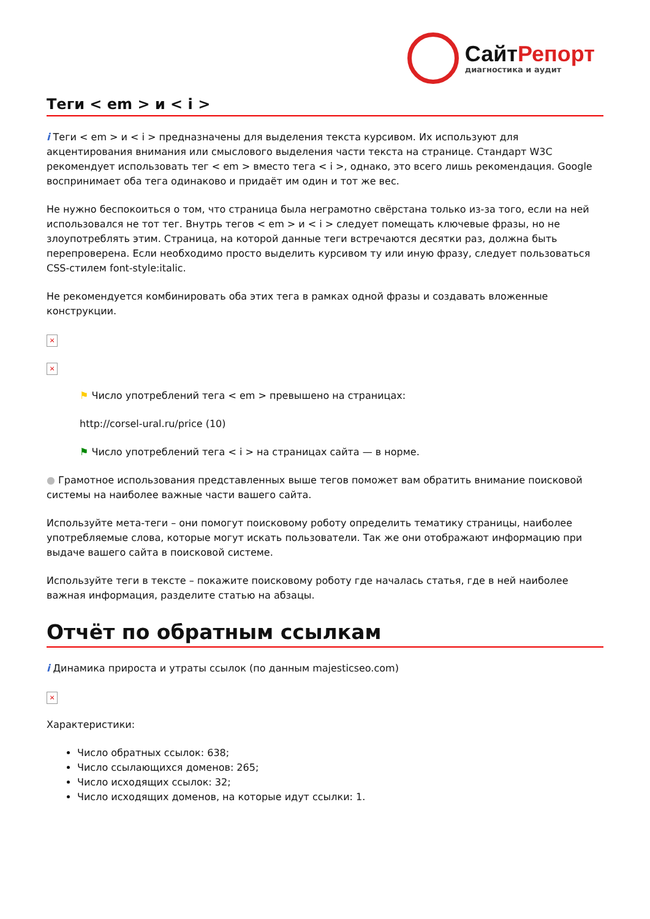СайтРепорт
диагностика и аудит
Теги < em > и < i >
i Теги < em > и < i > предназначены для выделения текста курсивом. Их используют для акцентирования внимания или смыслового выделения части текста на странице. Стандарт W3C рекомендует использовать тег < em > вместо тега < i >, однако, это всего лишь рекомендация. Google воспринимает оба тега одинаково и придаёт им один и тот же вес.
Не нужно беспокоиться о том, что страница была неграмотно свёрстана только из-за того, если на ней использовался не тот тег. Внутрь тегов < em > и < i > следует помещать ключевые фразы, но не злоупотреблять этим. Страница, на которой данные теги встречаются десятки раз, должна быть перепроверена. Если необходимо просто выделить курсивом ту или иную фразу, следует пользоваться CSS-стилем font-style:italic.
Не рекомендуется комбинировать оба этих тега в рамках одной фразы и создавать вложенные конструкции.
×
×
⚑ Число употреблений тега < em > превышено на страницах:
http://corsel-ural.ru/price (10)
⚑ Число употреблений тега < i > на страницах сайта — в норме.
● Грамотное использования представленных выше тегов поможет вам обратить внимание поисковой системы на наиболее важные части вашего сайта.
Используйте мета-теги – они помогут поисковому роботу определить тематику страницы, наиболее употребляемые слова, которые могут искать пользователи. Так же они отображают информацию при выдаче вашего сайта в поисковой системе.
Используйте теги в тексте – покажите поисковому роботу где началась статья, где в ней наиболее важная информация, разделите статью на абзацы.
Отчёт по обратным ссылкам
i Динамика прироста и утраты ссылок (по данным majesticseo.com)
×
Характеристики:
Число обратных ссылок: 638;
Число ссылающихся доменов: 265;
Число исходящих ссылок: 32;
Число исходящих доменов, на которые идут ссылки: 1.